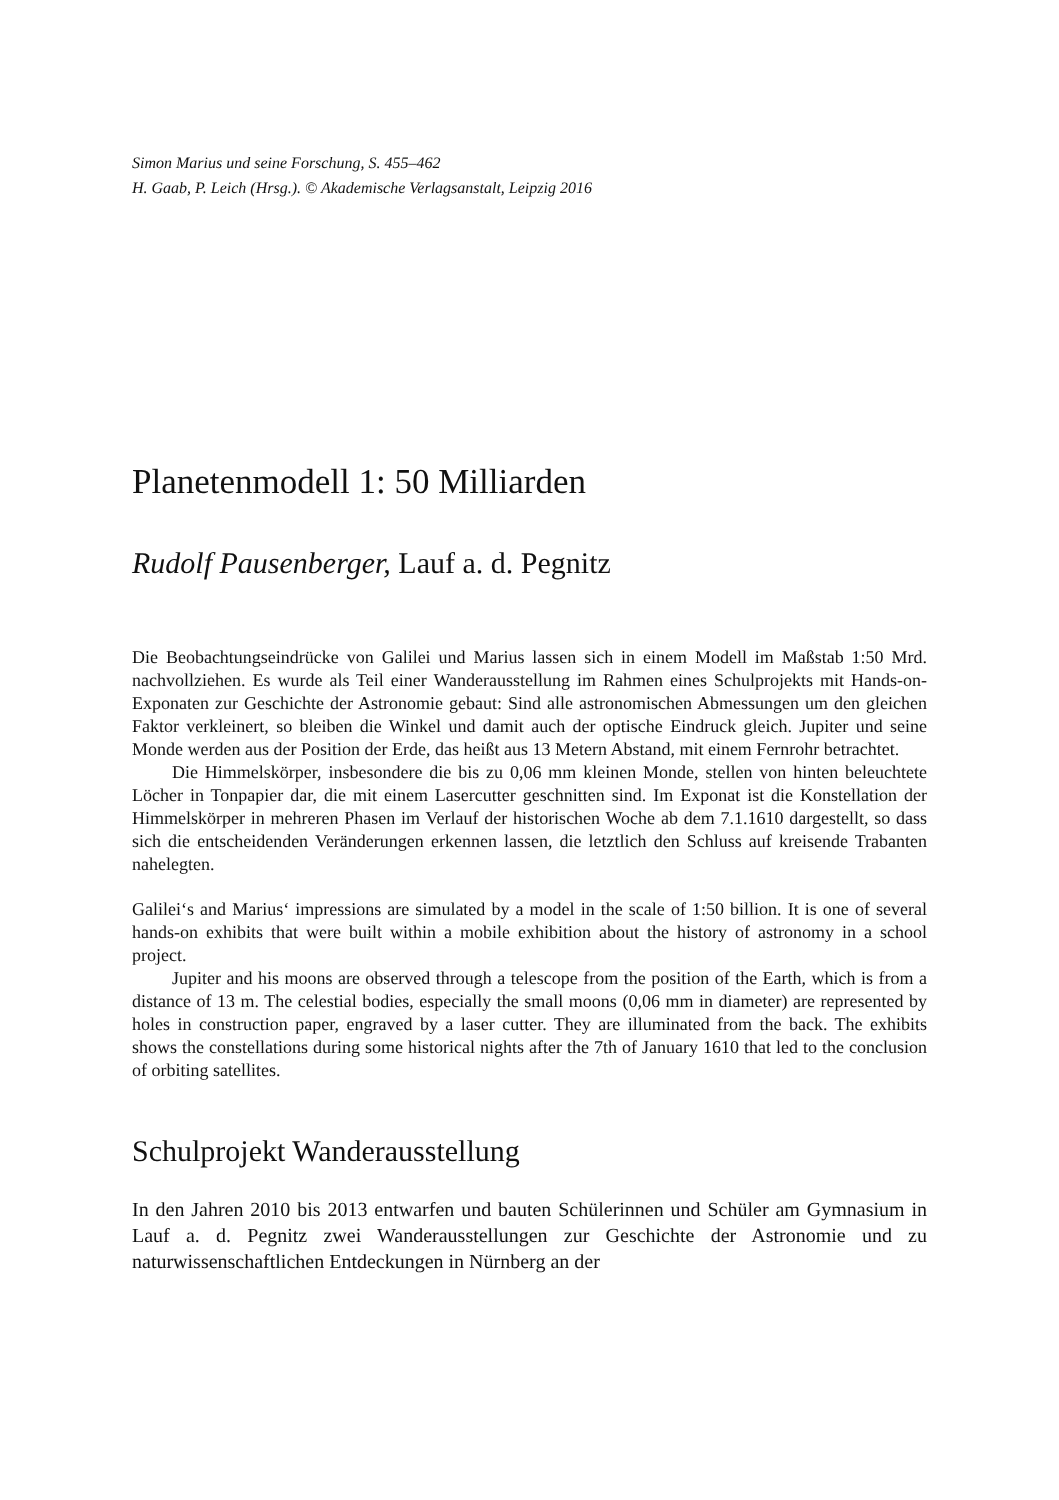Simon Marius und seine Forschung, S. 455–462
H. Gaab, P. Leich (Hrsg.). © Akademische Verlagsanstalt, Leipzig 2016
Planetenmodell 1: 50 Milliarden
Rudolf Pausenberger, Lauf a. d. Pegnitz
Die Beobachtungseindrücke von Galilei und Marius lassen sich in einem Modell im Maßstab 1:50 Mrd. nachvollziehen. Es wurde als Teil einer Wanderausstellung im Rahmen eines Schulprojekts mit Hands-on-Exponaten zur Geschichte der Astronomie gebaut: Sind alle astronomischen Abmessungen um den gleichen Faktor verkleinert, so bleiben die Winkel und damit auch der optische Eindruck gleich. Jupiter und seine Monde werden aus der Position der Erde, das heißt aus 13 Metern Abstand, mit einem Fernrohr betrachtet.
Die Himmelskörper, insbesondere die bis zu 0,06 mm kleinen Monde, stellen von hinten beleuchtete Löcher in Tonpapier dar, die mit einem Lasercutter geschnitten sind. Im Exponat ist die Konstellation der Himmelskörper in mehreren Phasen im Verlauf der historischen Woche ab dem 7.1.1610 dargestellt, so dass sich die entscheidenden Veränderungen erkennen lassen, die letztlich den Schluss auf kreisende Trabanten nahelegten.
Galilei‘s and Marius‘ impressions are simulated by a model in the scale of 1:50 billion. It is one of several hands-on exhibits that were built within a mobile exhibition about the history of astronomy in a school project.
Jupiter and his moons are observed through a telescope from the position of the Earth, which is from a distance of 13 m. The celestial bodies, especially the small moons (0,06 mm in diameter) are represented by holes in construction paper, engraved by a laser cutter. They are illuminated from the back. The exhibits shows the constellations during some historical nights after the 7th of January 1610 that led to the conclusion of orbiting satellites.
Schulprojekt Wanderausstellung
In den Jahren 2010 bis 2013 entwarfen und bauten Schülerinnen und Schüler am Gymnasium in Lauf a. d. Pegnitz zwei Wanderausstellungen zur Geschichte der Astronomie und zu naturwissenschaftlichen Entdeckungen in Nürnberg an der